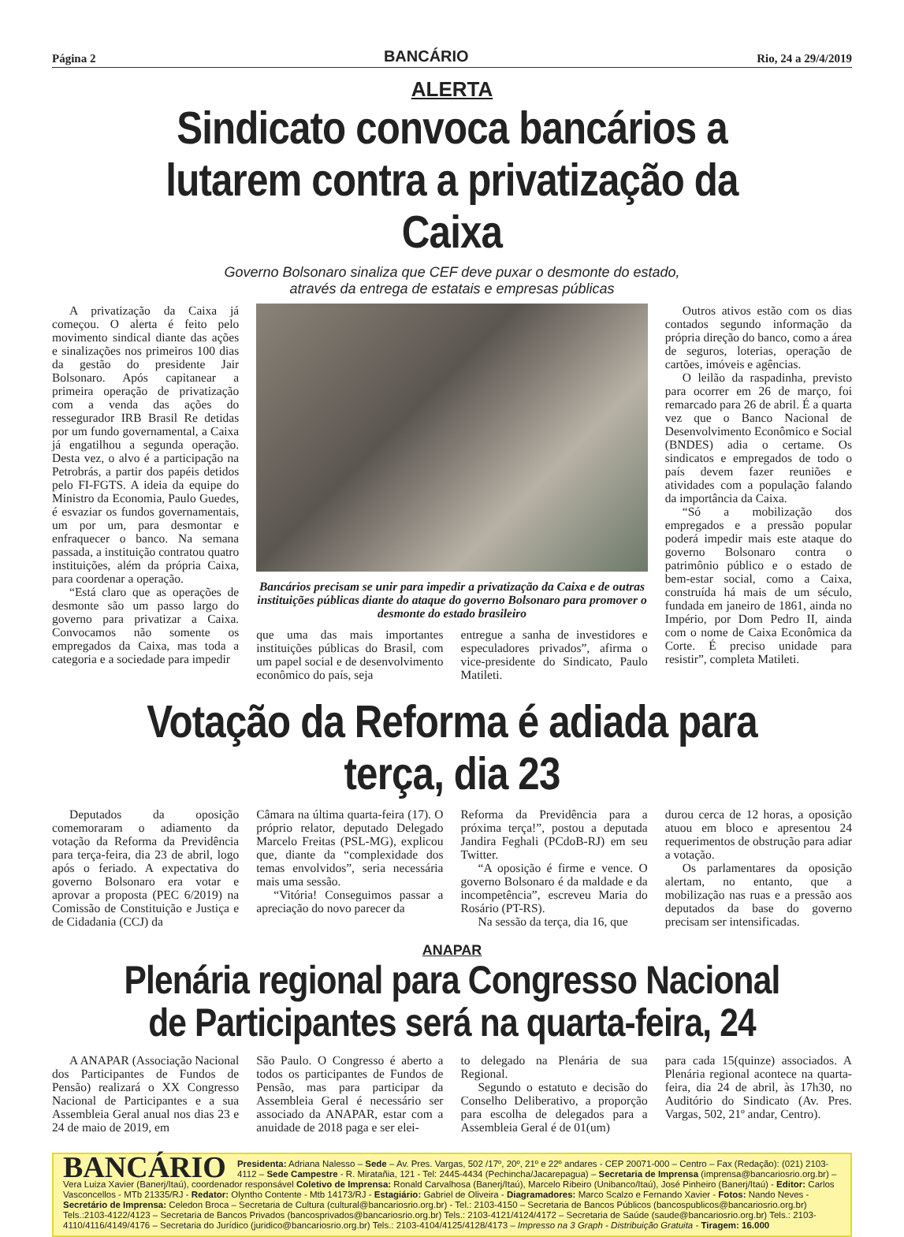Página 2 BANCÁRIO Rio, 24 a 29/4/2019
ALERTA
Sindicato convoca bancários a lutarem contra a privatização da Caixa
Governo Bolsonaro sinaliza que CEF deve puxar o desmonte do estado,
através da entrega de estatais e empresas públicas
A privatização da Caixa já começou. O alerta é feito pelo movimento sindical diante das ações e sinalizações nos primeiros 100 dias da gestão do presidente Jair Bolsonaro. Após capitanear a primeira operação de privatização com a venda das ações do ressegurador IRB Brasil Re detidas por um fundo governamental, a Caixa já engatilhou a segunda operação. Desta vez, o alvo é a participação na Petrobrás, a partir dos papéis detidos pelo FI-FGTS. A ideia da equipe do Ministro da Economia, Paulo Guedes, é esvaziar os fundos governamentais, um por um, para desmontar e enfraquecer o banco. Na semana passada, a instituição contratou quatro instituições, além da própria Caixa, para coordenar a operação.
“Está claro que as operações de desmonte são um passo largo do governo para privatizar a Caixa. Convocamos não somente os empregados da Caixa, mas toda a categoria e a sociedade para impedir
Bancários precisam se unir para impedir a privatização da Caixa e de outras instituições públicas diante do ataque do governo Bolsonaro para promover o desmonte do estado brasileiro
que uma das mais importantes instituições públicas do Brasil, com um papel social e de desenvolvimento econômico do país, seja
entregue a sanha de investidores e especuladores privados”, afirma o vice-presidente do Sindicato, Paulo Matileti.
Outros ativos estão com os dias contados segundo informação da própria direção do banco, como a área de seguros, loterias, operação de cartões, imóveis e agências.
O leilão da raspadinha, previsto para ocorrer em 26 de março, foi remarcado para 26 de abril. É a quarta vez que o Banco Nacional de Desenvolvimento Econômico e Social (BNDES) adia o certame. Os sindicatos e empregados de todo o país devem fazer reuniões e atividades com a população falando da importância da Caixa.
“Só a mobilização dos empregados e a pressão popular poderá impedir mais este ataque do governo Bolsonaro contra o patrimônio público e o estado de bem-estar social, como a Caixa, construída há mais de um século, fundada em janeiro de 1861, ainda no Império, por Dom Pedro II, ainda com o nome de Caixa Econômica da Corte. É preciso unidade para resistir”, completa Matileti.
Votação da Reforma é adiada para terça, dia 23
Deputados da oposição comemoraram o adiamento da votação da Reforma da Previdência para terça-feira, dia 23 de abril, logo após o feriado. A expectativa do governo Bolsonaro era votar e aprovar a proposta (PEC 6/2019) na Comissão de Constituição e Justiça e de Cidadania (CCJ) da
Câmara na última quarta-feira (17). O próprio relator, deputado Delegado Marcelo Freitas (PSL-MG), explicou que, diante da “complexidade dos temas envolvidos”, seria necessária mais uma sessão.
“Vitória! Conseguimos passar a apreciação do novo parecer da
Reforma da Previdência para a próxima terça!”, postou a deputada Jandira Feghali (PCdoB-RJ) em seu Twitter.
“A oposição é firme e vence. O governo Bolsonaro é da maldade e da incompetência”, escreveu Maria do Rosário (PT-RS).
Na sessão da terça, dia 16, que
durou cerca de 12 horas, a oposição atuou em bloco e apresentou 24 requerimentos de obstrução para adiar a votação.
Os parlamentares da oposição alertam, no entanto, que a mobilização nas ruas e a pressão aos deputados da base do governo precisam ser intensificadas.
ANAPAR
Plenária regional para Congresso Nacional de Participantes será na quarta-feira, 24
A ANAPAR (Associação Nacional dos Participantes de Fundos de Pensão) realizará o XX Congresso Nacional de Participantes e a sua Assembleia Geral anual nos dias 23 e 24 de maio de 2019, em
São Paulo. O Congresso é aberto a todos os participantes de Fundos de Pensão, mas para participar da Assembleia Geral é necessário ser associado da ANAPAR, estar com a anuidade de 2018 paga e ser elei-
to delegado na Plenária de sua Regional.
Segundo o estatuto e decisão do Conselho Deliberativo, a proporção para escolha de delegados para a Assembleia Geral é de 01(um)
para cada 15(quinze) associados. A Plenária regional acontece na quarta-feira, dia 24 de abril, às 17h30, no Auditório do Sindicato (Av. Pres. Vargas, 502, 21º andar, Centro).
BANCÁRIO Presidenta: Adriana Nalesso – Sede – Av. Pres. Vargas, 502 /17º, 20º, 21º e 22º andares - CEP 20071-000 – Centro – Fax (Redação): (021) 2103-4112 – Sede Campestre - R. Miratañia, 121 - Tel: 2445-4434 (Pechincha/Jacarepagua) – Secretaria de Imprensa (imprensa@bancariosrio.org.br) – Vera Luiza Xavier (Banerj/Itaú), coordenador responsável Coletivo de Imprensa: Ronald Carvalhosa (Banerj/Itaú), Marcelo Ribeiro (Unibanco/Itaú), José Pinheiro (Banerj/Itaú) - Editor: Carlos Vasconcellos - MTb 21335/RJ - Redator: Olyntho Contente - Mtb 14173/RJ - Estagiário: Gabriel de Oliveira - Diagramadores: Marco Scalzo e Fernando Xavier - Fotos: Nando Neves - Secretário de Imprensa: Celedon Broca – Secretaria de Cultura (cultural@bancariosrio.org.br) - Tel.: 2103-4150 – Secretaria de Bancos Públicos (bancospublicos@bancariosrio.org.br) Tels.:2103-4122/4123 – Secretaria de Bancos Privados (bancosprivados@bancariosrio.org.br) Tels.: 2103-4121/4124/4172 – Secretaria de Saúde (saude@bancariosrio.org.br) Tels.: 2103-4110/4116/4149/4176 – Secretaria do Jurídico (juridico@bancariosrio.org.br) Tels.: 2103-4104/4125/4128/4173 – Impresso na 3 Graph - Distribuição Gratuita - Tiragem: 16.000